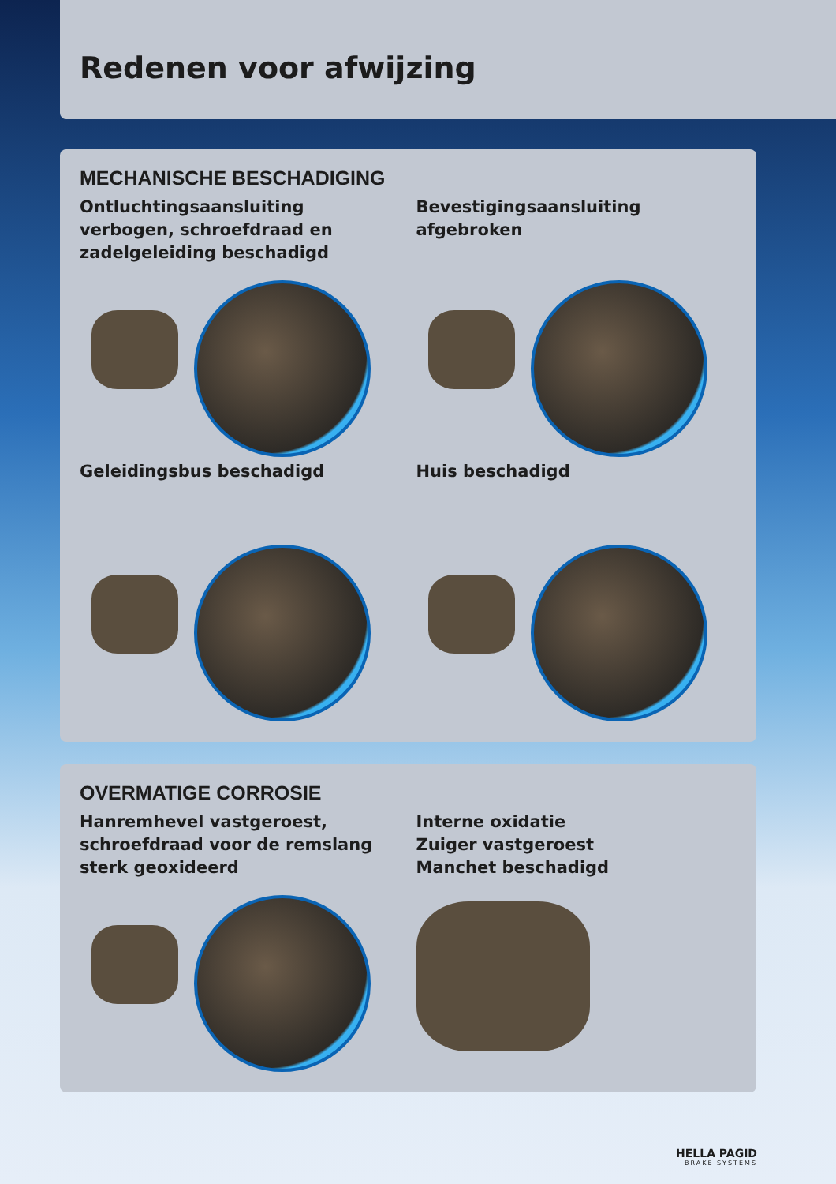Redenen voor afwijzing
MECHANISCHE BESCHADIGING
Ontluchtingsaansluiting verbogen, schroefdraad en zadelgeleiding beschadigd
Bevestigingsaansluiting afgebroken
Geleidingsbus beschadigd
Huis beschadigd
OVERMATIGE CORROSIE
Hanremhevel vastgeroest, schroefdraad voor de remslang sterk geoxideerd
Interne oxidatie
Zuiger vastgeroest
Manchet beschadigd
HELLA PAGID
BRAKE SYSTEMS